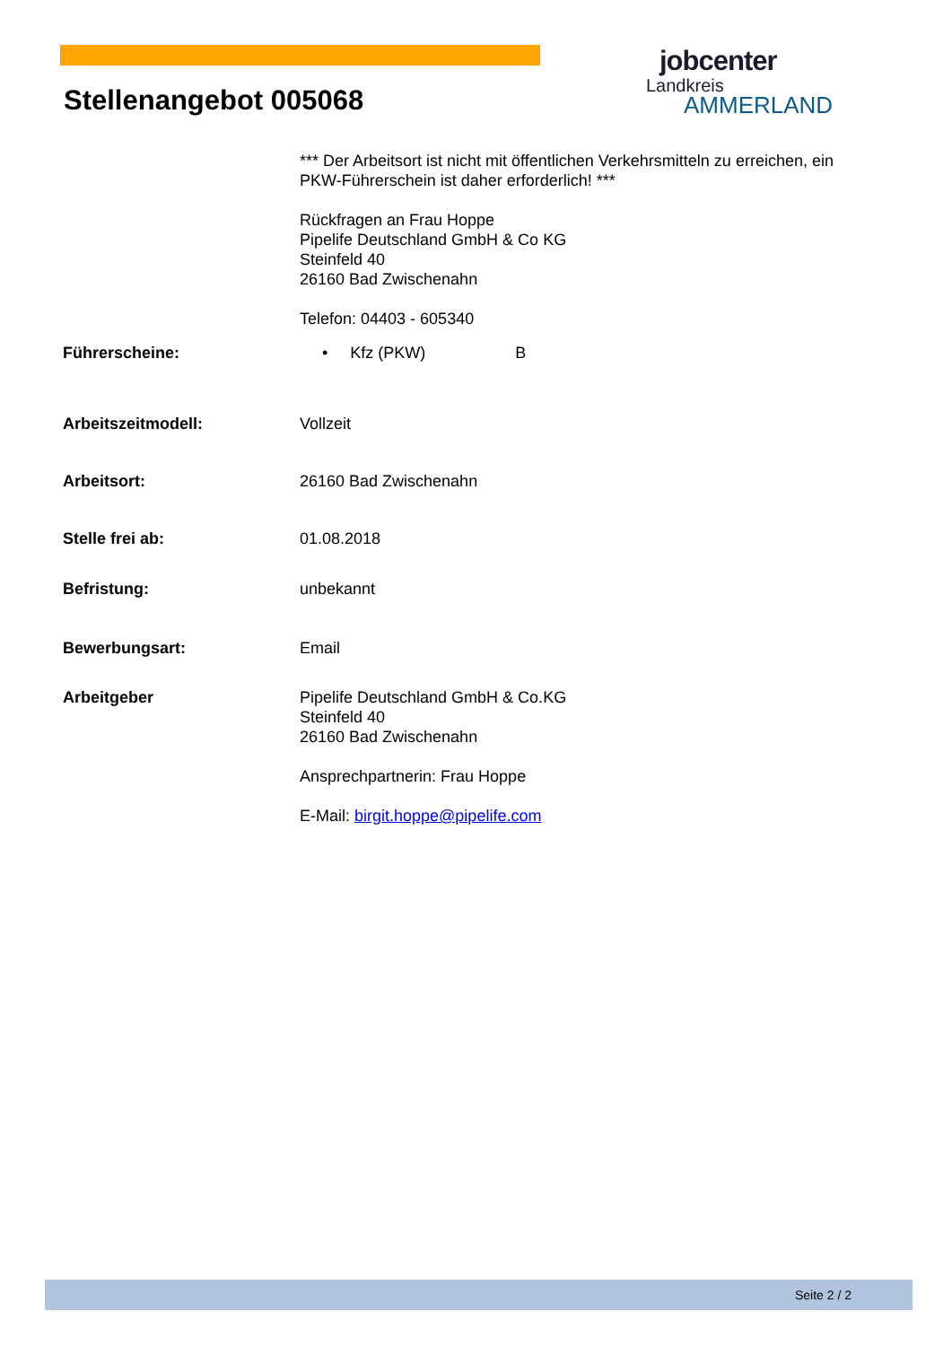jobcenter
Landkreis
AMMERLAND
Stellenangebot 005068
*** Der Arbeitsort ist nicht mit öffentlichen Verkehrsmitteln zu erreichen, ein PKW-Führerschein ist daher erforderlich! ***
Rückfragen an Frau Hoppe
Pipelife Deutschland GmbH & Co KG
Steinfeld 40
26160 Bad Zwischenahn
Telefon: 04403 - 605340
Führerscheine: • Kfz (PKW) B
Arbeitszeitmodell: Vollzeit
Arbeitsort: 26160 Bad Zwischenahn
Stelle frei ab: 01.08.2018
Befristung: unbekannt
Bewerbungsart: Email
Arbeitgeber Pipelife Deutschland GmbH & Co.KG
Steinfeld 40
26160 Bad Zwischenahn
Ansprechpartnerin: Frau Hoppe
E-Mail: birgit.hoppe@pipelife.com
Seite 2 / 2